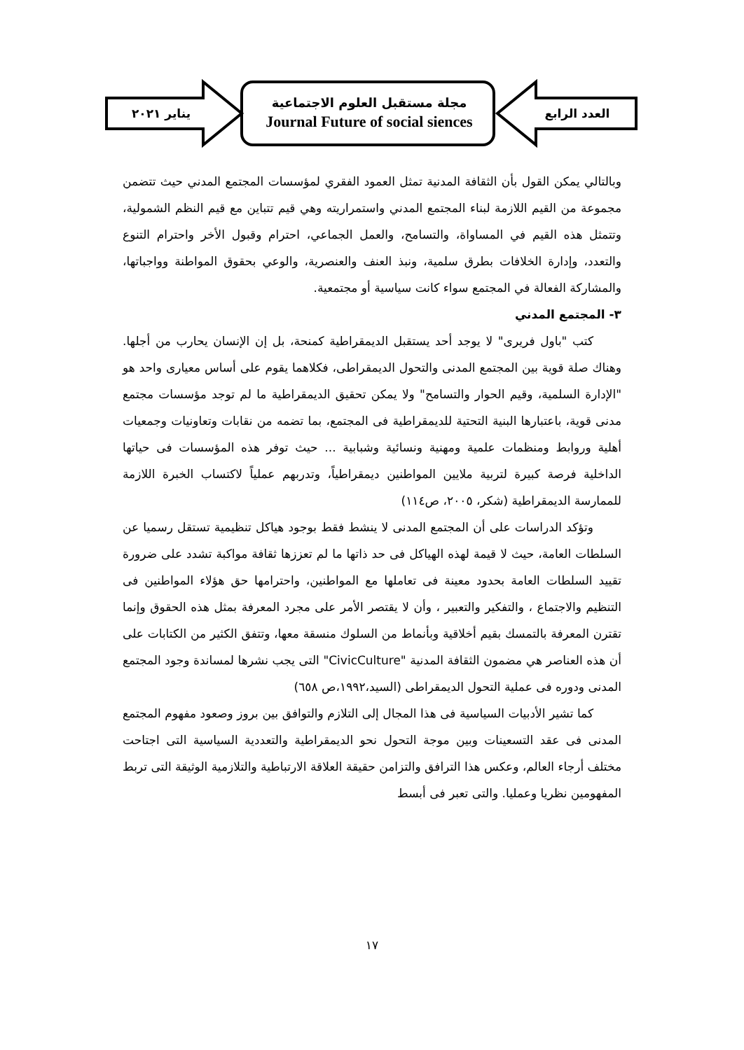العدد الرابع
مجلة مستقبل العلوم الاجتماعية
Journal Future of social siences
يناير ٢٠٢١
وبالتالي يمكن القول بأن الثقافة المدنية تمثل العمود الفقري لمؤسسات المجتمع المدني حيث تتضمن مجموعة من القيم اللازمة لبناء المجتمع المدني واستمراريته وهي قيم تتباين مع قيم النظم الشمولية، وتتمثل هذه القيم في المساواة، والتسامح، والعمل الجماعي، احترام وقبول الأخر واحترام التنوع والتعدد، وإدارة الخلافات بطرق سلمية، ونبذ العنف والعنصرية، والوعي بحقوق المواطنة وواجباتها، والمشاركة الفعالة في المجتمع سواء كانت سياسية أو مجتمعية.
٣- المجتمع المدني
كتب "باول فريرى" لا يوجد أحد يستقبل الديمقراطية كمنحة، بل إن الإنسان يحارب من أجلها. وهناك صلة قوية بين المجتمع المدنى والتحول الديمقراطى، فكلاهما يقوم على أساس معيارى واحد هو "الإدارة السلمية، وقيم الحوار والتسامح" ولا يمكن تحقيق الديمقراطية ما لم توجد مؤسسات مجتمع مدنى قوية، باعتبارها البنية التحتية للديمقراطية فى المجتمع، بما تضمه من نقابات وتعاونيات وجمعيات أهلية وروابط ومنظمات علمية ومهنية ونسائية وشبابية ... حيث توفر هذه المؤسسات فى حياتها الداخلية فرصة كبيرة لتربية ملايين المواطنين ديمقراطياً، وتدربهم عملياً لاكتساب الخبرة اللازمة للممارسة الديمقراطية (شكر، ٢٠٠٥، ص١١٤)
وتؤكد الدراسات على أن المجتمع المدنى لا ينشط فقط بوجود هياكل تنظيمية تستقل رسميا عن السلطات العامة، حيث لا قيمة لهذه الهياكل فى حد ذاتها ما لم تعززها ثقافة مواكبة تشدد على ضرورة تقييد السلطات العامة بحدود معينة فى تعاملها مع المواطنين، واحترامها حق هؤلاء المواطنين فى التنظيم والاجتماع ، والتفكير والتعبير ، وأن لا يقتصر الأمر على مجرد المعرفة بمثل هذه الحقوق وإنما تقترن المعرفة بالتمسك بقيم أخلاقية وبأنماط من السلوك منسقة معها، وتتفق الكثير من الكتابات على أن هذه العناصر هي مضمون الثقافة المدنية "CivicCulture" التى يجب نشرها لمساندة وجود المجتمع المدنى ودوره فى عملية التحول الديمقراطى (السيد،١٩٩٢،ص ٦٥٨)
كما تشير الأدبيات السياسية فى هذا المجال إلى التلازم والتوافق بين بروز وصعود مفهوم المجتمع المدنى فى عقد التسعينات وبين موجة التحول نحو الديمقراطية والتعددية السياسية التى اجتاحت مختلف أرجاء العالم، وعكس هذا الترافق والتزامن حقيقة العلاقة الارتباطية والتلازمية الوثيقة التى تربط المفهومين نظريا وعمليا. والتى تعبر فى أبسط
١٧